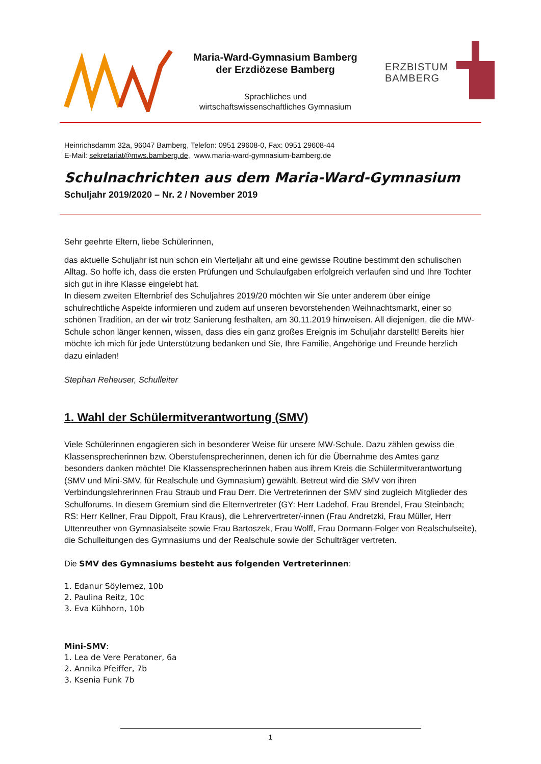Maria-Ward-Gymnasium Bamberg
der Erzdiözese Bamberg
Sprachliches und
wirtschaftswissenschaftliches Gymnasium
ERZBISTUM
BAMBERG
Heinrichsdamm 32a, 96047 Bamberg, Telefon: 0951 29608-0, Fax: 0951 29608-44
E-Mail: sekretariat@mws.bamberg.de, www.maria-ward-gymnasium-bamberg.de
Schulnachrichten aus dem Maria-Ward-Gymnasium
Schuljahr 2019/2020 – Nr. 2 / November 2019
Sehr geehrte Eltern, liebe Schülerinnen,
das aktuelle Schuljahr ist nun schon ein Vierteljahr alt und eine gewisse Routine bestimmt den schuli­schen Alltag. So hoffe ich, dass die ersten Prüfungen und Schulaufgaben erfolgreich verlaufen sind und Ihre Tochter sich gut in ihre Klasse eingelebt hat.
In diesem zweiten Elternbrief des Schuljahres 2019/20 möchten wir Sie unter anderem über einige schulrechtliche Aspekte informieren und zudem auf unseren bevorstehenden Weihnachtsmarkt, einer so schönen Tradition, an der wir trotz Sanierung festhalten, am 30.11.2019 hinweisen. All diejenigen, die die MW-Schule schon länger kennen, wissen, dass dies ein ganz großes Ereignis im Schuljahr darstellt! Bereits hier möchte ich mich für jede Unterstützung bedanken und Sie, Ihre Familie, Angehö­rige und Freunde herzlich dazu einladen!
Stephan Reheuser, Schulleiter
1. Wahl der Schülermitverantwortung (SMV)
Viele Schülerinnen engagieren sich in besonderer Weise für unsere MW-Schule. Dazu zählen gewiss die Klassensprecherinnen bzw. Oberstufensprecherinnen, denen ich für die Übernahme des Amtes ganz besonders danken möchte! Die Klassensprecherinnen haben aus ihrem Kreis die Schülermitver­antwortung (SMV und Mini-SMV, für Realschule und Gymnasium) gewählt. Betreut wird die SMV von ihren Verbindungslehrerinnen Frau Straub und Frau Derr. Die Vertreterinnen der SMV sind zugleich Mitglieder des Schulforums. In diesem Gremium sind die Elternvertreter (GY: Herr Ladehof, Frau Brendel, Frau Steinbach; RS: Herr Kellner, Frau Dippolt, Frau Kraus), die Lehrervertreter/-innen (Frau Andretzki, Frau Müller, Herr Uttenreuther von Gymnasialseite sowie Frau Bartoszek, Frau Wolff, Frau Dormann-Folger von Realschulseite), die Schulleitungen des Gymnasiums und der Realschule sowie der Schulträger vertreten.
Die SMV des Gymnasiums besteht aus folgenden Vertreterinnen:
1. Edanur Söylemez, 10b
2. Paulina Reitz, 10c
3. Eva Kühhorn, 10b
Mini-SMV:
1. Lea de Vere Peratoner, 6a
2. Annika Pfeiffer, 7b
3. Ksenia Funk 7b
1